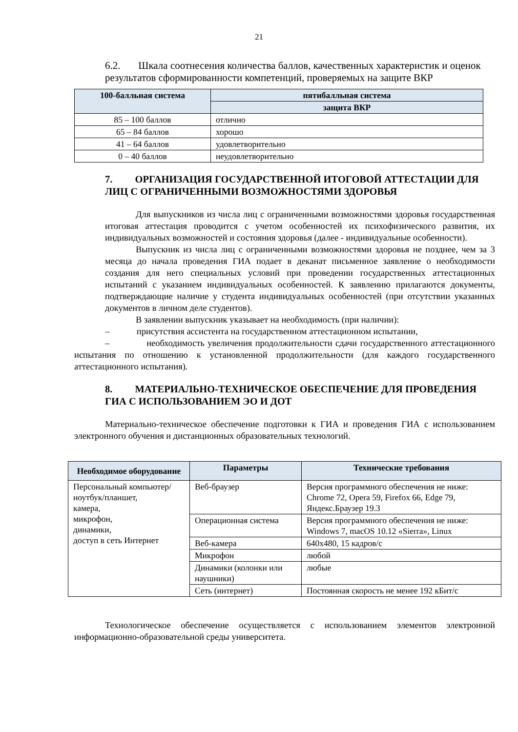21
6.2. Шкала соотнесения количества баллов, качественных характеристик и оценок результатов сформированности компетенций, проверяемых на защите ВКР
| 100-балльная система | пятибалльная система |
| --- | --- |
| | защита ВКР |
| 85 – 100 баллов | отлично |
| 65 – 84 баллов | хорошо |
| 41 – 64 баллов | удовлетворительно |
| 0 – 40 баллов | неудовлетворительно |
7. ОРГАНИЗАЦИЯ ГОСУДАРСТВЕННОЙ ИТОГОВОЙ АТТЕСТАЦИИ ДЛЯ ЛИЦ С ОГРАНИЧЕННЫМИ ВОЗМОЖНОСТЯМИ ЗДОРОВЬЯ
Для выпускников из числа лиц с ограниченными возможностями здоровья государственная итоговая аттестация проводится с учетом особенностей их психофизического развития, их индивидуальных возможностей и состояния здоровья (далее - индивидуальные особенности).
Выпускник из числа лиц с ограниченными возможностями здоровья не позднее, чем за 3 месяца до начала проведения ГИА подает в деканат письменное заявление о необходимости создания для него специальных условий при проведении государственных аттестационных испытаний с указанием индивидуальных особенностей. К заявлению прилагаются документы, подтверждающие наличие у студента индивидуальных особенностей (при отсутствии указанных документов в личном деле студентов).
В заявлении выпускник указывает на необходимость (при наличии):
– присутствия ассистента на государственном аттестационном испытании,
– необходимость увеличения продолжительности сдачи государственного аттестационного испытания по отношению к установленной продолжительности (для каждого государственного аттестационного испытания).
8. МАТЕРИАЛЬНО-ТЕХНИЧЕСКОЕ ОБЕСПЕЧЕНИЕ ДЛЯ ПРОВЕДЕНИЯ ГИА С ИСПОЛЬЗОВАНИЕМ ЭО И ДОТ
Материально-техническое обеспечение подготовки к ГИА и проведения ГИА с использованием электронного обучения и дистанционных образовательных технологий.
| Необходимое оборудование | Параметры | Технические требования |
| --- | --- | --- |
| Персональный компьютер/ ноутбук/планшет, камера, микрофон, динамики, доступ в сеть Интернет | Веб-браузер | Версия программного обеспечения не ниже: Chrome 72, Opera 59, Firefox 66, Edge 79, Яндекс.Браузер 19.3 |
| | Операционная система | Версия программного обеспечения не ниже: Windows 7, macOS 10.12 «Sierra», Linux |
| | Веб-камера | 640х480, 15 кадров/с |
| | Микрофон | любой |
| | Динамики (колонки или наушники) | любые |
| | Сеть (интернет) | Постоянная скорость не менее 192 кБит/с |
Технологическое обеспечение осуществляется с использованием элементов электронной информационно-образовательной среды университета.